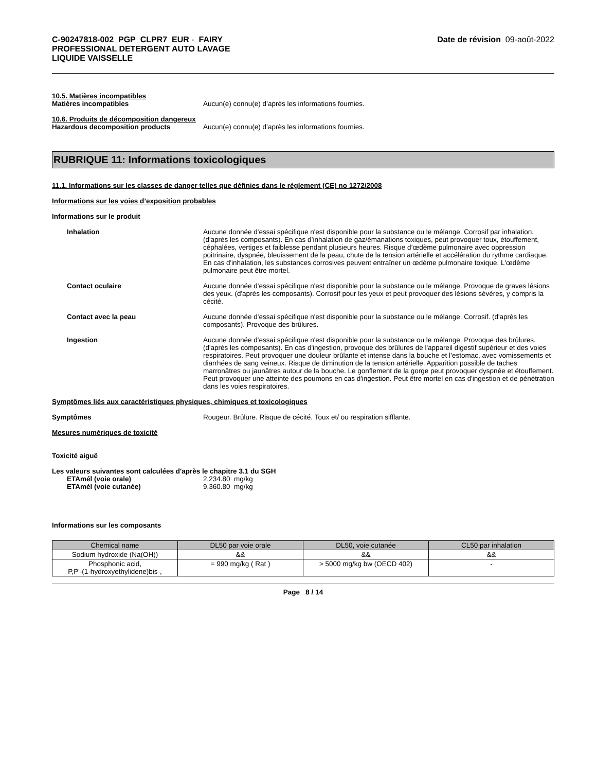C-90247818-002_PGP_CLPR7_EUR - FAIRY
PROFESSIONAL DETERGENT AUTO LAVAGE
LIQUIDE VAISSELLE
Date de révision 09-août-2022
10.5. Matières incompatibles
Matières incompatibles Aucun(e) connu(e) d’après les informations fournies.
10.6. Produits de décomposition dangereux
Hazardous decomposition products Aucun(e) connu(e) d’après les informations fournies.
RUBRIQUE 11: Informations toxicologiques
11.1. Informations sur les classes de danger telles que définies dans le règlement (CE) no 1272/2008
Informations sur les voies d’exposition probables
Informations sur le produit
Inhalation Aucune donnée d'essai spécifique n'est disponible pour la substance ou le mélange. Corrosif par inhalation. (d'après les composants). En cas d’inhalation de gaz/émanations toxiques, peut provoquer toux, étouffement, céphalées, vertiges et faiblesse pendant plusieurs heures. Risque d’œdème pulmonaire avec oppression poitrinaire, dyspnée, bleuissement de la peau, chute de la tension artérielle et accélération du rythme cardiaque. En cas d'inhalation, les substances corrosives peuvent entraîner un œdème pulmonaire toxique. L'œdème pulmonaire peut être mortel.
Contact oculaire Aucune donnée d'essai spécifique n'est disponible pour la substance ou le mélange. Provoque de graves lésions des yeux. (d'après les composants). Corrosif pour les yeux et peut provoquer des lésions sévères, y compris la cécité.
Contact avec la peau Aucune donnée d'essai spécifique n'est disponible pour la substance ou le mélange. Corrosif. (d'après les composants). Provoque des brûlures.
Ingestion Aucune donnée d'essai spécifique n'est disponible pour la substance ou le mélange. Provoque des brûlures. (d'après les composants). En cas d'ingestion, provoque des brûlures de l'appareil digestif supérieur et des voies respiratoires. Peut provoquer une douleur brûlante et intense dans la bouche et l’estomac, avec vomissements et diarrhées de sang veineux. Risque de diminution de la tension artérielle. Apparition possible de taches marronâtres ou jaunâtres autour de la bouche. Le gonflement de la gorge peut provoquer dyspnée et étouffement. Peut provoquer une atteinte des poumons en cas d'ingestion. Peut être mortel en cas d'ingestion et de pénétration dans les voies respiratoires.
Symptômes liés aux caractéristiques physiques, chimiques et toxicologiques
Symptômes Rougeur. Brûlure. Risque de cécité. Toux et/ ou respiration sifflante.
Mesures numériques de toxicité
Toxicité aiguë
Les valeurs suivantes sont calculées d'après le chapitre 3.1 du SGH
ETAmél (voie orale) 2,234.80 mg/kg
ETAmél (voie cutanée) 9,360.80 mg/kg
Informations sur les composants
| Chemical name | DL50 par voie orale | DL50, voie cutanée | CL50 par inhalation |
| --- | --- | --- | --- |
| Sodium hydroxide (Na(OH)) | && | && | && |
| Phosphonic acid, P,P'-(1-hydroxyethylidene)bis-, | = 990 mg/kg ( Rat ) | > 5000 mg/kg bw (OECD 402) | - |
Page 8 / 14